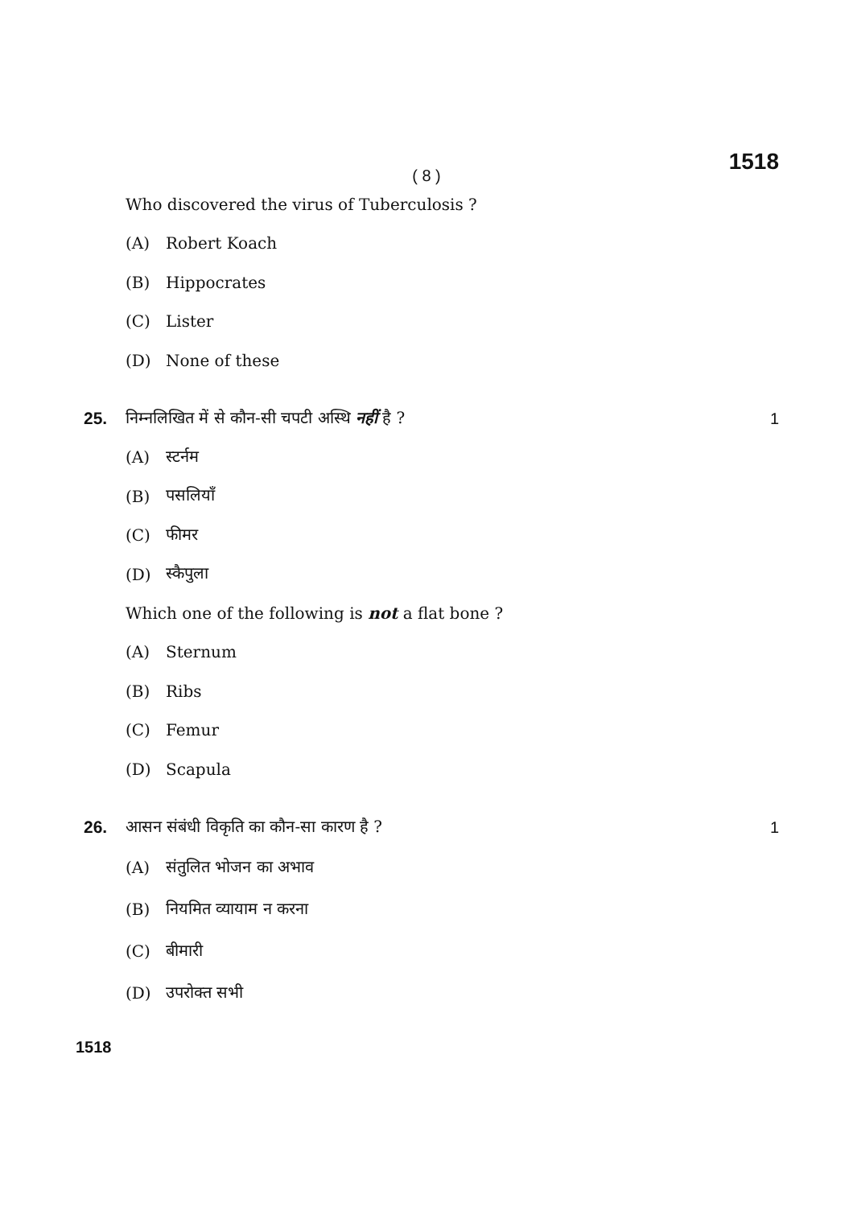( 8 )
1518
Who discovered the virus of Tuberculosis ?
(A) Robert Koach
(B) Hippocrates
(C) Lister
(D) None of these
25.
निम्नलिखित में से कौन-सी चपटी अस्थि नहीं है ?
1
(A) स्टर्नम
(B) पसलियाँ
(C) फीमर
(D) स्कैपुला
Which one of the following is not a flat bone ?
(A) Sternum
(B) Ribs
(C) Femur
(D) Scapula
26.
आसन संबंधी विकृति का कौन-सा कारण है ?
1
(A) संतुलित भोजन का अभाव
(B) नियमित व्यायाम न करना
(C) बीमारी
(D) उपरोक्त सभी
1518